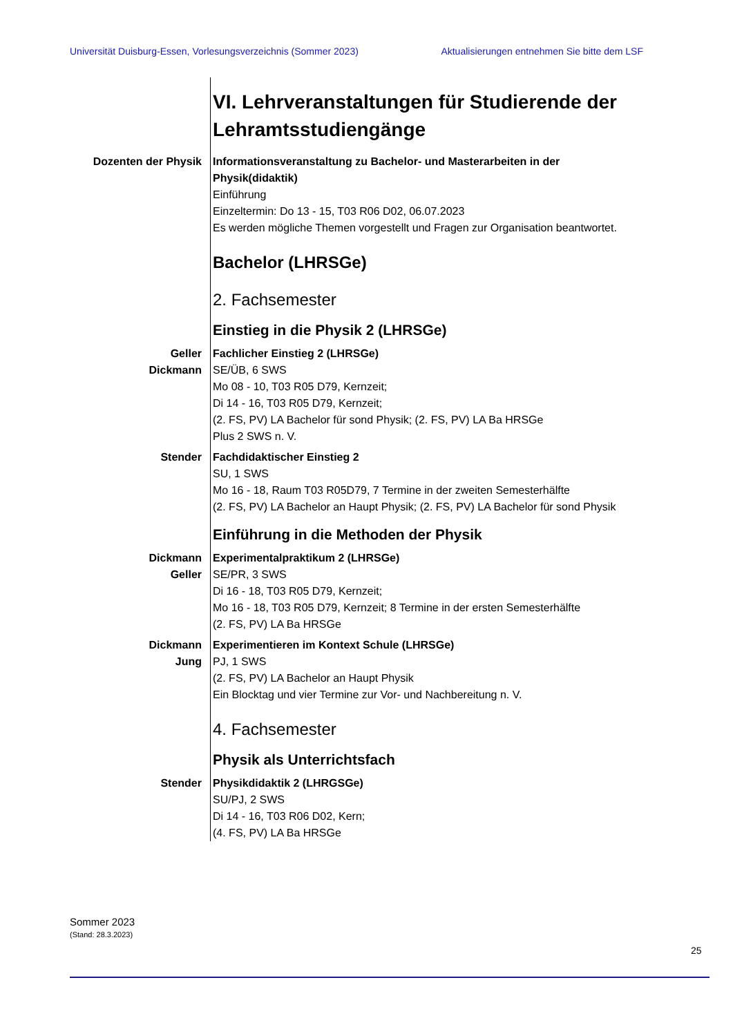Universität Duisburg-Essen, Vorlesungsverzeichnis (Sommer 2023) Aktualisierungen entnehmen Sie bitte dem LSF
VI. Lehrveranstaltungen für Studierende der Lehramtsstudiengänge
Dozenten der Physik Informationsveranstaltung zu Bachelor- und Masterarbeiten in der Physik(didaktik)
Einführung
Einzeltermin: Do 13 - 15, T03 R06 D02, 06.07.2023
Es werden mögliche Themen vorgestellt und Fragen zur Organisation beantwortet.
Bachelor (LHRSGe)
2. Fachsemester
Einstieg in die Physik 2 (LHRSGe)
Geller
Dickmann
Fachlicher Einstieg 2 (LHRSGe)
SE/ÜB, 6 SWS
Mo 08 - 10, T03 R05 D79, Kernzeit;
Di 14 - 16, T03 R05 D79, Kernzeit;
(2. FS, PV) LA Bachelor für sond Physik; (2. FS, PV) LA Ba HRSGe
Plus 2 SWS n. V.
Stender Fachdidaktischer Einstieg 2
SU, 1 SWS
Mo 16 - 18, Raum T03 R05D79, 7 Termine in der zweiten Semesterhälfte
(2. FS, PV) LA Bachelor an Haupt Physik; (2. FS, PV) LA Bachelor für sond Physik
Einführung in die Methoden der Physik
Dickmann
Geller
Experimentalpraktikum 2 (LHRSGe)
SE/PR, 3 SWS
Di 16 - 18, T03 R05 D79, Kernzeit;
Mo 16 - 18, T03 R05 D79, Kernzeit; 8 Termine in der ersten Semesterhälfte
(2. FS, PV) LA Ba HRSGe
Dickmann
Jung
Experimentieren im Kontext Schule (LHRSGe)
PJ, 1 SWS
(2. FS, PV) LA Bachelor an Haupt Physik
Ein Blocktag und vier Termine zur Vor- und Nachbereitung n. V.
4. Fachsemester
Physik als Unterrichtsfach
Stender Physikdidaktik 2 (LHRGSGe)
SU/PJ, 2 SWS
Di 14 - 16, T03 R06 D02, Kern;
(4. FS, PV) LA Ba HRSGe
Sommer 2023
(Stand: 28.3.2023)
25